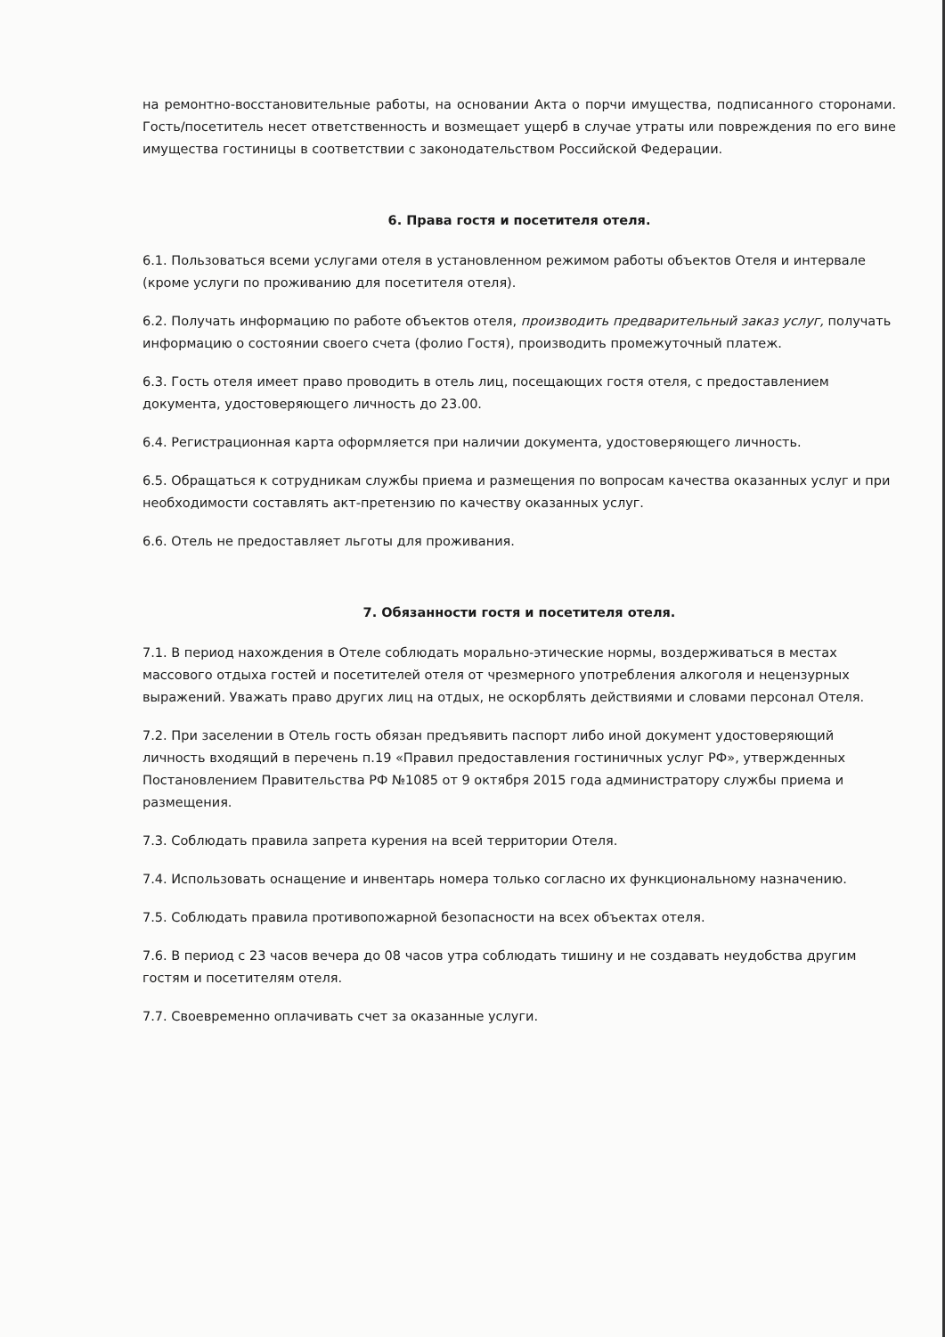на ремонтно-восстановительные работы, на основании Акта о порчи имущества, подписанного сторонами. Гость/посетитель несет ответственность и возмещает ущерб в случае утраты или повреждения по его вине имущества гостиницы в соответствии с законодательством Российской Федерации.
6. Права гостя и посетителя отеля.
6.1. Пользоваться всеми услугами отеля в установленном режимом работы объектов Отеля и интервале (кроме услуги по проживанию для посетителя отеля).
6.2. Получать информацию по работе объектов отеля, производить предварительный заказ услуг, получать информацию о состоянии своего счета (фолио Гостя), производить промежуточный платеж.
6.3. Гость отеля имеет право проводить в отель лиц, посещающих гостя отеля, с предоставлением документа, удостоверяющего личность до 23.00.
6.4. Регистрационная карта оформляется при наличии документа, удостоверяющего личность.
6.5. Обращаться к сотрудникам службы приема и размещения по вопросам качества оказанных услуг и при необходимости составлять акт-претензию по качеству оказанных услуг.
6.6. Отель не предоставляет льготы для проживания.
7. Обязанности гостя и посетителя отеля.
7.1. В период нахождения в Отеле соблюдать морально-этические нормы, воздерживаться в местах массового отдыха гостей и посетителей отеля от чрезмерного употребления алкоголя и нецензурных выражений. Уважать право других лиц на отдых, не оскорблять действиями и словами персонал Отеля.
7.2. При заселении в Отель гость обязан предъявить паспорт либо иной документ удостоверяющий личность входящий в перечень п.19 «Правил предоставления гостиничных услуг РФ», утвержденных Постановлением Правительства РФ №1085 от 9 октября 2015 года администратору службы приема и размещения.
7.3. Соблюдать правила запрета курения на всей территории Отеля.
7.4. Использовать оснащение и инвентарь номера только согласно их функциональному назначению.
7.5. Соблюдать правила противопожарной безопасности на всех объектах отеля.
7.6. В период с 23 часов вечера до 08 часов утра соблюдать тишину и не создавать неудобства другим гостям и посетителям отеля.
7.7. Своевременно оплачивать счет за оказанные услуги.